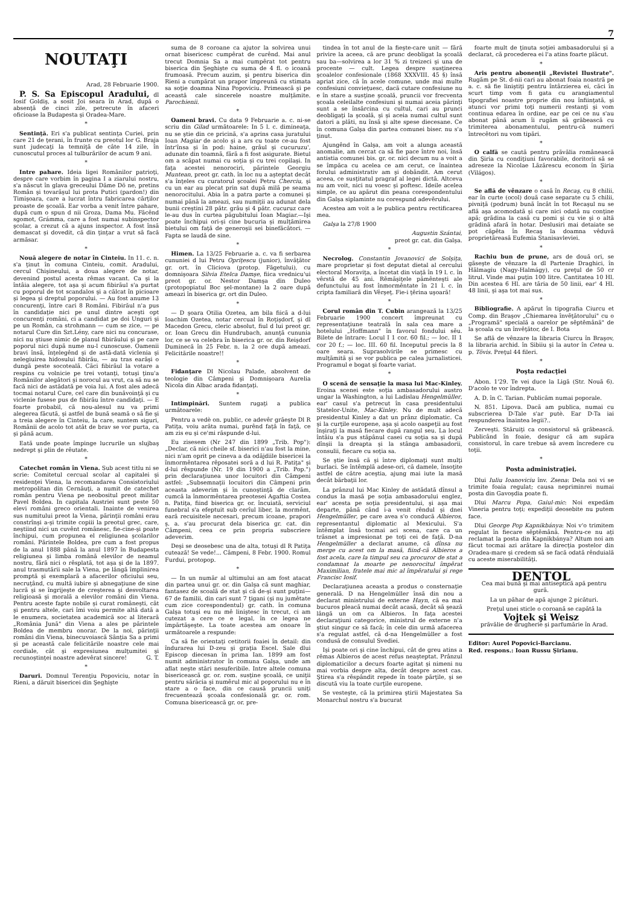7
NOUTAŢI
Arad, 28 Februarie 1900.
P. S. Sa Episcopul Aradului, dl Iosif Goldiş, a sosit Joi seara în Arad, după o absenţă de cinci zile, petrecute în afaceri oficioase la Budapesta şi Oradea-Mare.
*
Sentinţă. Eri s'a publicat sentinţa Curiei, prin care 21 de ţerani, în frunte cu preotul lor G. Braja sunt judecaţi la temniţă de câte 14 zile, în cunoscutul proces al tulburărilor de acum 9 ani.
*
Intre pahare. Ideia ligei Românilor patrioţi, despre care vorbim în pagina I a ziarului nostru, s'a născut în glava greceului Dăme Dö ne, pretins Român şi tovarăşul lui prota Putici (pardon!) din Timişoara, care a lucrat întru fabricarea cărţilor proaste de şcoală. Ear vorba a venit între pahare, după cum o spun d nii Groza, Dama Mu. Făcênd sgomot, Grámma, care a fost numai subinspector şcolar, a crezut că a ajuns inspector. A fost însă demascat şi dovedit, că din ţinţar a vrut să facă armăsar.
*
Nouă alegere de notar în Cinteiu. In 11. c. n. s'a ţinut în comuna Cinteiu, comit. Aradului, cercul Chişineului, a doua alegere de notar, devenind postul acesta rêmas vacant. Ca şi la întâia alegere, tot aşa şi acum fibirăul s'a purtat cu poporul de tot scandalos şi a călcat în picioare şi legea şi dreptul poporului. — Au fost anume 13 concurenţi, între cari 8 Români. Fibirăul n'a pus în candidaţie nici pe unul dintre aceşti opt concurenţi români, ci a candidat pe doi Unguri şi pe un Român, ca strohmann — cum se zice, — pe notarul Cure din Szt.Lény, care nici nu concurase, nici nu ştiuse nimic de planul fibirăului şi pe care poporul nici după nume nu-l cunoscuse. Oamenii bravi însă, înţelegênd şi de astă-dată viclenia şi nelegiuirea hidosului fibirău, — au tras earăşi o dungă peste socoteală. Căci fibirăul la votare a respins cu volnicie pe trei votanţi, totuşi ţinu'a Românilor alegători şi norocul au vrut, ca să nu se facă nici de astădată pe voia lui. A fost ales adecă tocmai notarul Cure, cel care din bunăvoinţă şi cu viclenie fusese pus de fibirău între candidaţi. — E foarte probabil, că nou-alesul nu va primi alegerea făcută, şi astfel de bună seamă o să fie şi a treia alegere în Cinteiu, la care, suntem siguri, Românii de acolo tot atât de brav se vor purta, ca şi până acum.
Eată unde poate împinge lucrurile un slujbaş nedrept şi plin de rêutate.
*
Catechet român în Viena. Sub acest titlu ni se scrie: Comitetul cercual scolar al capitalei şi residenţei Viena, la recomandarea Consistoriului metropolitan din Cernăuţi, a numit de catechet român pentru Viena pe neobositul preot militar Pavel Boldea. In capitala Austriei sunt peste 50 elevi români greco orientali. Inainte de venirea sus numitului preot la Viena, părinţii români erau constrînşi a-şi trimite copiii la preotul grec, care, neştiind nici un cuvênt românesc, fie-cine-şi poate închipui, cum propunea el religiunea şcolarilor români. Părintele Boldea, pre cum a fost propus de la anul 1888 până la anul 1897 în Budapesta religiunea şi limba română elevilor de neamul nostru, fără nici o rêsplată, tot aşa şi de la 1897. anul trasmutării sale la Viena, pe lângă împlinirea promptă şi exemplară a afacerilor oficiului seu, necruţând, cu multă iubire şi abnegaţiune de sine lucră şi se îngrijeşte de creşterea şi desvoltarea religioasă şi morală a elevilor români din Viena. Pentru aceste fapte nobile şi curat româneşti, cât şi pentru altele, cari îmi voiu permite altă dată a le enumera, societatea academică soc al literară „România Jună" din Viena a ales pe părintele Boldea de membru onorar. De la noi, părinţii români din Viena, binecuvoiască Sânţia Sa a primi şi pe această cale felicitările noastre cele mai cordiale, cât şi expresiunea mulţumitei şi recunoştinţei noastre adevêrat sincere! G. T.
*
Daruri. Domnul Terenţiu Popoviciu, notar în Rieni, a dăruit bisericei din Şeghişte
suma de 8 coroane ca ajutor la solvirea unui ornat bisericesc cumpêrat de curênd. Mai anul trecut Domnia Sa a mai cumpêrat tot pentru biserica din Şeghişte cu suma de 4 fl. o icoană frumoasă. Precum auzim, şi pentru biserica din Rieni a cumpărat un prapor împreună cu stimata sa soţie doamna Nina Popoviciu. Primească şi pe această cale sincerele noastre mulţămite. Parochienii.
*
Oameni bravi. Cu data 9 Februarie a. c. ni-se scriu din Gilad următoarele: In 5 l. c. dimineaţa, nu se ştie din ce pricină, s'a aprins casa juratului Ioan Magiar de acolo şi a ars cu toate ce-au fost într'însa şi în pod: haine, grâul şi cucuruzu', adunate din toamnă, fără a fi fost asigurate. Bietul om a scăpat numai cu soţia şi cu trei copilaşi. In faţa acestei nenorociri, părintele Georgiu Muntean, preot gr. cath. în loc nu a aşteptat decât s'a înţeles cu curatorul şcoalei Petru Cherciu, şi cu un ear au plecat prin sat după milă pe seama nenorocitului. Abia în a patra parte a comunei şi numai până la ameazi, sau numiţii au adunat dela bunii creştini 28 pătr. grâu şi 4 pătr. cucuruz care le-au dus în curtea păgubitului Ioan Magiar.—Işi poate închipui ori-şi cine bucuria şi mulţămirea bietului om faţă de generoşii sei binefăcători. — Fapta se laudă de sine.
*
Himen. La 13/25 Februarie a. c. va fi serbarea cununiei d lui Petru Opriţescu (junior), învăţător gr. ort. în Cliciova (protop. Făgetului), cu domnişoara Silvia Etelca Damşe, fiica vrednicu'ui preot gr. or. Nestor Damşa din Duleo (protopopiatul Boc şel-montane) la 2 oare după ameazi în biserica gr. ort din Duleo.
*
— D şoara Otilia Ozetea, am bila fiică a d-lui Ioachim Ozetea, notar cercual în Roţişdorf, şi dl Macedon Grecu, cleric absolut, fiul d lui preot gr. or. Ioan Grecu din Hundrubach, anunţă cununia lor, ce se va celebra în biserica gr. or. din Reişdorf Duminecă în 25 Febr. n. la 2 ore după ameazi. Felicitările noastre!!
*
Fidanţare Dl Nicolau Palade, absolvent de teologie din Câmpeni şi Domnişoara Aurelia Nicola din Albac arada fidanţaţi.
*
Intimpinări. Suntem rugaţi a publica următoarele:
Pentru a vedè on. public, ce adevêr grăeşte Dl R Patiţa, voiu arăta numai, purênd faţă în faţă, ce am zis eu şi ce'mi răspunde d-lui.
Eu zisesem (Nr 247 din 1899 „Trib. Pop"): „Declar, că nici cheile sf. biserici n'au fost la mine, nici n'am oprit pe cineva a da odăjdiile bisericei la înmormêntarea rêposatei soră a d lui R. Patiţa" şi d-lui rêspunde (Nr. 19 din 1900 a „Trib. Pop.") prin declaraţiunea unor locuitori din Câmpeni astfel: „Subsemnaţii locuitori din Câmpeni prin aceasta adeverim şi în cunoştinţă de clarăm, cumcă la înmormêntarea preotesei Agaftia Costea n. Patiţa, fiind biserica gr. or. încuiată, serviciul funebral s'a efeptuit sub cerîul liber, la mormênt, eară recuisitele necesari, precum icoane, prapori ş. a. s'au procurat dela biserica gr. cat. din Câmpeni, ceea ce prin propria subscriere adeverim.
Deşi se deosebesc una de alta, totuşi dl R Patiţa cutează! Se vede!... Câmpeni, 8 Febr. 1900. Romul Furdui, protopop.
*
— In un număr al ultimului an am fost atacat din partea unui gr. or. din Galşa că sunt maghiar, fantasez de scoală de stat şi că de-şi sunt puţini—67 de familii, din cari sunt 7 ţigani (şi nu jumêtate cum zice corespondentul) gr. cath. în comuna Galşa totuşi eu nu mê liniştesc în trecut, ci am cutezat a cere ce e legal, în ce legea ne împărtăşeşte. La toate acestea am onoare în următoarele a respunde:
Ca să fie orientaţi cetitorii foaiei în detail: din îndurarea lui D-zeu şi graţia Escel. Sale dlui Episcop diecesan în prima Ian. 1899 am fost numit administrator în comuna Galşa, unde am aflat neşte stări nesuferibile. Intre altele comuna bisericească gr. or. rom. susţine şcoală, ce uniţii pentru sărăcia şi numĕrul mic al poporului nu e în stare a o face, din ce causă pruncii uniţi frecuentează şcoala confesională gr. or. rom. Comuna bisericească gr. or. pre-
tindea în tot anul de la fieşte-care unit — fără privire la aceea, că are prunc deobligat la şcoală sau ba—solvirea a lor 31 % zi treizeci şi una de procente — cult. Legea despre susţinerea şcoalelor confesionale (1868 XXXVIII. 45 §) însă apriat zice, că în acele comune, unde mai multe confesiuni convieţuesc, dacă cutare confesiune nu e în stare a susţine şcoală, pruncii vor frecventa şcoala celeilalte confesiuni şi numai aceia părinţi sunt a se însărcina cu cultul, cari au prunci deobligaţi la şcoală, şi şi aceia numai cultul sunt datori a plăti, nu însă şi alte spese diecesane. Ce în comuna Galşa din partea comunei biser. nu s'a ţinut.
Ajungênd în Galşa, am voit a alunga această anomalie, am cercat ca să fie pace între noi, însă antistia comunei bis. gr. or. nici decum nu a voit a se împăca cu acelea ce am cerut, ce înaintea forului administrativ am şi dobândit. Am cerut aceea, ce susţitatul pragraf al legei dictă. Altceva nu am voit, nici nu voesc şi poftesc. Ideile acelea simple, ce au apărut din peana corespondentului din Galşa siplaminte nu corespund adevĕrului.
Acestea am voit a le publica pentru rectificarea mea.
Galşa la 27/8 1900
Augustin Szántai,
preot gr. cat. din Galşa.
*
Necrolog. Constantin Jovanovici de Solşiţa, mare proprietar şi fost deputat dietal al cercului electoral Moraviţa, a încetat din viaţă în 19 l. c. în vêrstă de 45 ani. Rĕmăşiţele pămênteşti ale defunctului au fost înmormêntate în 21 l. c. în cripta familiară din Vêrşeţ. Fie-i ţĕrina uşoară!
*
Corul român din T. Cubin arangează la 13/25 Februarie 1900 concert împreunat cu representaţiune teatrală în sala cea mare a hotelului „Hoffmann" în favorul fondului sĕu. Bilete de întrare: Locul I 1 cor. 60 fil.; — loc. II 1 cor 20 f.; — loc. III. 60 fil. Inceputul precis la 8 oare seara. Suprasolvirile se primesc cu mulţămită şi se vor publica pe calea jurnalisticei. Programul e bogat şi foarte variat.
*
O scenă de sensaţie la masa lui Mac-Kinley. Eroina scenei este soţia ambasadorului austro ungar la Washington, a lui Ladislau Hengelmüller, ear' casul s'a petrecut în casa presidentului Statelor-Unite, Mac-Kinley. Nu de mult adecă presidentul Kinley a dat un prânz diplomatic. Ca şi la curţile europene, aşa şi acolo oaspeţii au fost înşiraţi la masă fiecare după rangul seu. La locul întâiu s'a pus stăpânul casei cu soţia sa şi după dînşii la dreapta şi la stânga ambasadorii, consulii, fiecare cu soţia sa.
Se ştie însă că şi între diplomaţi sunt mulţi burlaci. Se întêmplă adese-ori, că damele, însoţite astfel de către aceştia, ajung mai iute la masă decât bărbaţii lor.
La prânzul lui Mac Kinley de astădată dînsul a condus la masă pe soţia ambasadorului englez, ear' acesta pe soţia presidentului, şi aşa mai departe, până când i-a venit rêndul şi dnei Hengelmüller, pe care avea s'o conducă Albieros, representantul diplomatic al Mexicului. S'a întêmplat însă tocmai aci scena, care ca un trăsnet a impresionat pe toţi cei de faţă. D-na Hengelmüller a declarat anume, că dînsa nu merge cu acest om la masă, fiind-că Albieros a fost acela, care la timpul seu ca procuror de stat a condamnat la moarte pe nenorocitul împĕrat Maximilian, fratele mai mic al împĕratului şi rege Francisc Iosif.
Declaraţiunea aceasta a produs o consternaţie generală. D na Hengelmüller însă din nou a declarat ministrului de externe Hayn, că ea mai bucuros pleacă numai decât acasă, decât să şează lângă un om ca Albieros. In faţa acestei declaraţiuni categorice, ministrul de externe n'a ştiut singur ce să facă; în cele din urmă afacerea s'a regulat astfel, că d-na Hengelmüller a fost condusă de consulul Svediei.
Işi poate ori şi cine închipui, cât de greu atins a rĕmas Albieros de acest refus neaşteptat. Prânzul diplomaticilor a decurs foarte agitat şi nimeni nu mai vorbia despre alta, decât despre acest cas. Ştirea s'a rĕspândit repede în toate părţile, şi se discută viu la toate curţile europene.
Se vesteşte, că la primirea ştirii Majestatea Sa Monarchul nostru s'a bucurat
foarte mult de ţinuta soţiei ambasadorului şi a declarat, că procederea ei l'a atins foarte plăcut.
*
Aris pentru abonenţii „Revistei Ilustrate". Rugăm pe St. d-nii cari au abonat foaia noastră pe a. c. să fie liniştiţi pentru întârzierea ei, căci în scurt timp vom fi gata cu arangiamentul tipografiei noastre proprie din nou înfiinţată, şi atunci vor primi toţi numerii restanţi şi vom continua edarea în ordine, ear pe cei ce nu s'au abonat până acum îi rugăm să grăbească cu trimiterea abonamentului, pentru-că numeri întrecêtori nu vom tipări.
*
O calfă se caută pentru prăvălia românească din Şiria cu condiţiuni favorabile, doritorii să se adreseze la Nicolae Lăzărescu econom în Şiria (Világos).
*
Se află de vênzare o casă în Recaş, cu 8 chilii, ear în curte (ocol) două case separate cu 5 chilii, pivniţă (podrum) bună încât în tot Recaşul nu se află aşa acomodată şi care nici odată nu conţine apă; grădina la casă cu pomi şi cu vie şi o altă grădină afară în hotar. Deslusiri mai detaiate se pot căpĕta în Recaş la doamna vêduvă proprietăreasă Eufemia Stanisavleviei.
*
Rachiu bun de prune, ars de două ori, se găseşte de vênzare la dl Partenie Draghici, în Hălmagiu (Nagy-Halmágy), cu preţul de 50 cr litrul. Vinde mai puţin 100 litre. Cantitatea 10 Hl. Din acestea 6 Hl. are tăria de 50 linii, ear' 4 Hl. 48 linii, şi aşa tot mai sus.
*
Bibliografie. A apărut în tipografia Ciurcu et Comp. din Braşov „Chiemarea învĕţătorului" cu o „Programă" specială a oarelor pe sĕptĕmână" de la şcoala cu un învĕţător, de I. Bota
Se află de vênzare la libraria Ciurcu în Braşov, la libraria archid. în Sibiiu şi la autor în Cetea u. p. Tövis. Preţul 44 fileri.
*
Poşta redacţiei
Abon. 1'29. Te vei duce la Ligă (Str. Nouă 6). D'acolo te vor îndrepta.
A. D. în C. Tarian. Publicăm numai poporale.
N. 851. Lipova. Dacă am publica, numai cu subscrierea D-Tale s'ar putè. Ear D-Ta iai respunderea înaintea legii?..
Zerveşti. Stăruiţi ca consistorul să grăbească. Publicând în foaie, desigur că am supăra consistorul, în care trebue să avem încredere cu toţii.
*
Posta administraţiei.
Dlui Iuliu Ioanoviciu înv. Zsena: Dela noi vi se trimite foaia regulat; causa nepriminrei numai posta din Gavoşdia poate fi.
Dlui Marcu Popa, Gaiul-mic: Noi expedăm Vineria pentru toţi; expediţii deosebite nu putem face.
Dlui George Pop Kapnikbánya: Noi v'o trimitem regulat în fiecare sĕptĕmână. Pentru-ce nu aţi reclamat la posta din Kapnikbánya? Altum noi am făcut tocmai azi arătare la direcţia postelor din Oradea-mare şi credem să se facă odată rênduială cu aceste miserabilităţi.
DENTOL
Cea mai bună şi mai antiseptică apă pentru gură.
La un păhar de apă ajunge 2 picături.
Preţul unei sticle o coroană se capătă la
Vojtek şi Weisz
prăvălie de drugherie şi parfumărie în Arad.
Editor: Aurel Popovici-Barcianu.
Red. respons.: Ioan Russu Şirianu.